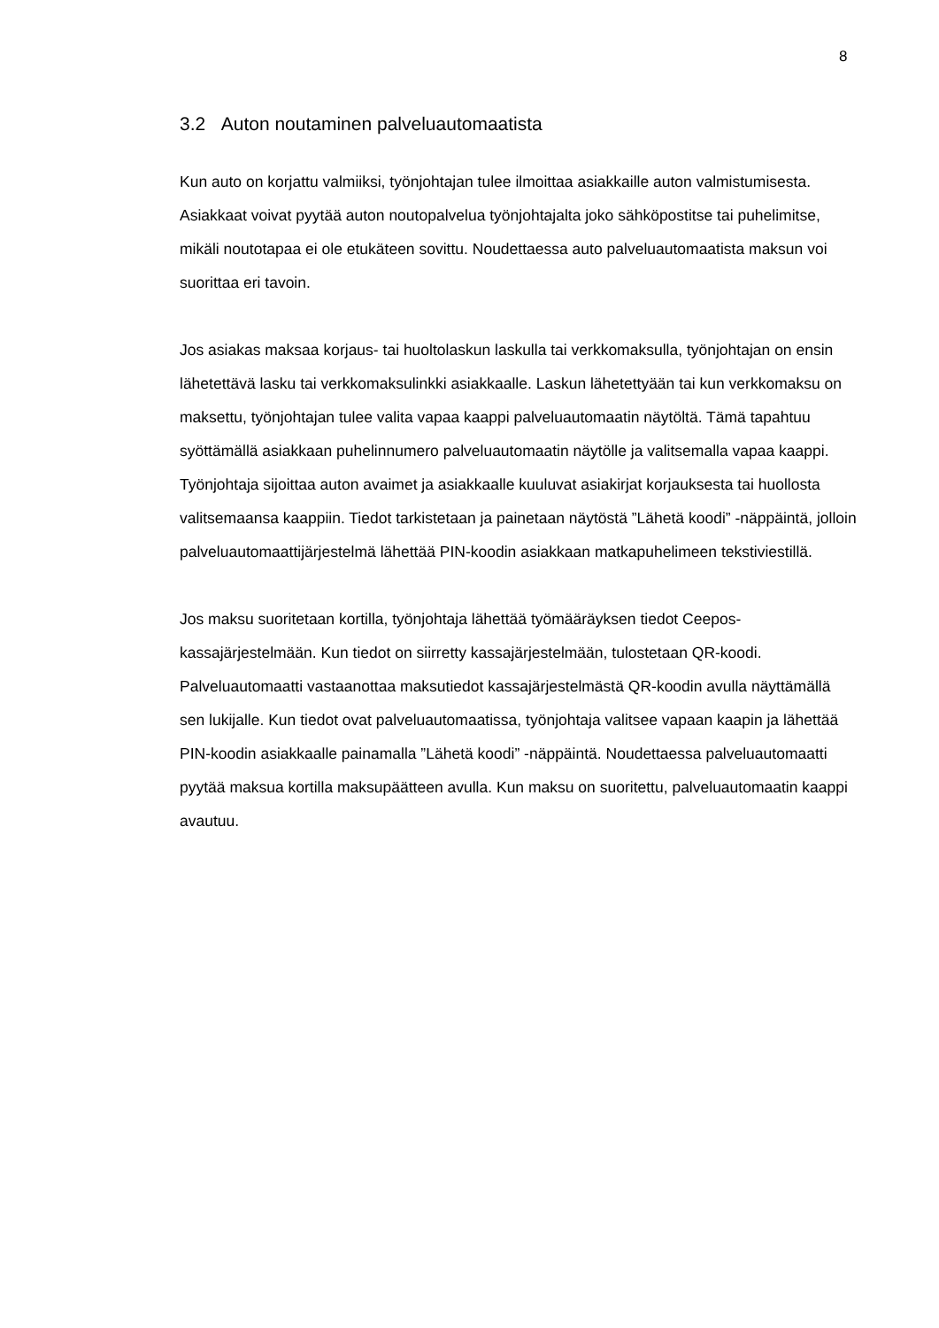8
3.2 Auton noutaminen palveluautomaatista
Kun auto on korjattu valmiiksi, työnjohtajan tulee ilmoittaa asiakkaille auton valmistumisesta. Asiakkaat voivat pyytää auton noutopalvelua työnjohtajalta joko sähköpostitse tai puhelimitse, mikäli noutotapaa ei ole etukäteen sovittu. Noudettaessa auto palveluautomaatista maksun voi suorittaa eri tavoin.
Jos asiakas maksaa korjaus- tai huoltolaskun laskulla tai verkkomaksulla, työnjohtajan on ensin lähetettävä lasku tai verkkomaksulinkki asiakkaalle. Laskun lähetettyään tai kun verkkomaksu on maksettu, työnjohtajan tulee valita vapaa kaappi palveluautomaatin näytöltä. Tämä tapahtuu syöttämällä asiakkaan puhelinnumero palveluautomaatin näytölle ja valitsemalla vapaa kaappi. Työnjohtaja sijoittaa auton avaimet ja asiakkaalle kuuluvat asiakirjat korjauksesta tai huollosta valitsemaansa kaappiin. Tiedot tarkistetaan ja painetaan näytöstä ”Lähetä koodi” -näppäintä, jolloin palveluautomaattijärjestelmä lähettää PIN-koodin asiakkaan matkapuhelimeen tekstiviestillä.
Jos maksu suoritetaan kortilla, työnjohtaja lähettää työmääräyksen tiedot Ceepos-kassajärjestelmään. Kun tiedot on siirretty kassajärjestelmään, tulostetaan QR-koodi. Palveluautomaatti vastaanottaa maksutiedot kassajärjestelmästä QR-koodin avulla näyttämällä sen lukijalle. Kun tiedot ovat palveluautomaatissa, työnjohtaja valitsee vapaan kaapin ja lähettää PIN-koodin asiakkaalle painamalla ”Lähetä koodi” -näppäintä. Noudettaessa palveluautomaatti pyytää maksua kortilla maksupäätteen avulla. Kun maksu on suoritettu, palveluautomaatin kaappi avautuu.